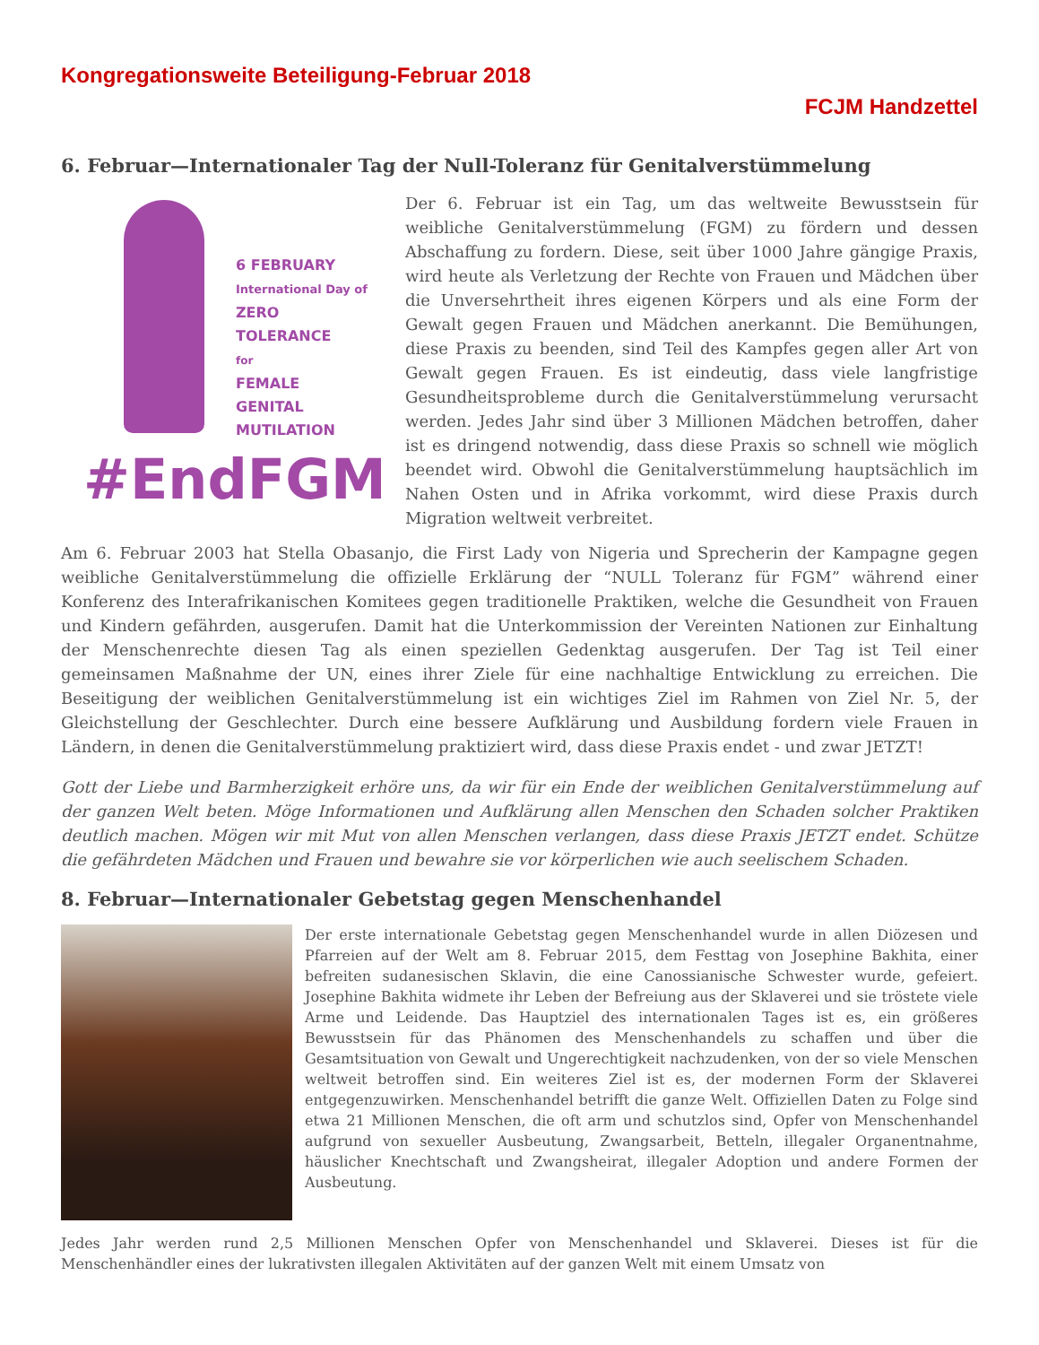Kongregationsweite Beteiligung-Februar 2018
FCJM Handzettel
6. Februar—Internationaler Tag der Null-Toleranz für Genitalverstümmelung
6 FEBRUARY
International Day of
ZERO
TOLERANCE
for
FEMALE
GENITAL
MUTILATION
#EndFGM
Der 6. Februar ist ein Tag, um das weltweite Bewusstsein für weibliche Genitalverstümmelung (FGM) zu fördern und dessen Abschaffung zu fordern. Diese, seit über 1000 Jahre gängige Praxis, wird heute als Verletzung der Rechte von Frauen und Mädchen über die Unversehrtheit ihres eigenen Körpers und als eine Form der Gewalt gegen Frauen und Mädchen anerkannt. Die Bemühungen, diese Praxis zu beenden, sind Teil des Kampfes gegen aller Art von Gewalt gegen Frauen. Es ist eindeutig, dass viele langfristige Gesundheitsprobleme durch die Genitalverstümmelung verursacht werden. Jedes Jahr sind über 3 Millionen Mädchen betroffen, daher ist es dringend notwendig, dass diese Praxis so schnell wie möglich beendet wird. Obwohl die Genitalverstümmelung hauptsächlich im Nahen Osten und in Afrika vorkommt, wird diese Praxis durch Migration weltweit verbreitet.
Am 6. Februar 2003 hat Stella Obasanjo, die First Lady von Nigeria und Sprecherin der Kampagne gegen weibliche Genitalverstümmelung die offizielle Erklärung der “NULL Toleranz für FGM” während einer Konferenz des Interafrikanischen Komitees gegen traditionelle Praktiken, welche die Gesundheit von Frauen und Kindern gefährden, ausgerufen. Damit hat die Unterkommission der Vereinten Nationen zur Einhaltung der Menschenrechte diesen Tag als einen speziellen Gedenktag ausgerufen. Der Tag ist Teil einer gemeinsamen Maßnahme der UN, eines ihrer Ziele für eine nachhaltige Entwicklung zu erreichen. Die Beseitigung der weiblichen Genitalverstümmelung ist ein wichtiges Ziel im Rahmen von Ziel Nr. 5, der Gleichstellung der Geschlechter. Durch eine bessere Aufklärung und Ausbildung fordern viele Frauen in Ländern, in denen die Genitalverstümmelung praktiziert wird, dass diese Praxis endet - und zwar JETZT!
Gott der Liebe und Barmherzigkeit erhöre uns, da wir für ein Ende der weiblichen Genitalverstümmelung auf der ganzen Welt beten. Möge Informationen und Aufklärung allen Menschen den Schaden solcher Praktiken deutlich machen. Mögen wir mit Mut von allen Menschen verlangen, dass diese Praxis JETZT endet. Schütze die gefährdeten Mädchen und Frauen und bewahre sie vor körperlichen wie auch seelischem Schaden.
8. Februar—Internationaler Gebetstag gegen Menschenhandel
Der erste internationale Gebetstag gegen Menschenhandel wurde in allen Diözesen und Pfarreien auf der Welt am 8. Februar 2015, dem Festtag von Josephine Bakhita, einer befreiten sudanesischen Sklavin, die eine Canossianische Schwester wurde, gefeiert. Josephine Bakhita widmete ihr Leben der Befreiung aus der Sklaverei und sie tröstete viele Arme und Leidende. Das Hauptziel des internationalen Tages ist es, ein größeres Bewusstsein für das Phänomen des Menschenhandels zu schaffen und über die Gesamtsituation von Gewalt und Ungerechtigkeit nachzudenken, von der so viele Menschen weltweit betroffen sind. Ein weiteres Ziel ist es, der modernen Form der Sklaverei entgegenzuwirken. Menschenhandel betrifft die ganze Welt. Offiziellen Daten zu Folge sind etwa 21 Millionen Menschen, die oft arm und schutzlos sind, Opfer von Menschenhandel aufgrund von sexueller Ausbeutung, Zwangsarbeit, Betteln, illegaler Organentnahme, häuslicher Knechtschaft und Zwangsheirat, illegaler Adoption und andere Formen der Ausbeutung.
Jedes Jahr werden rund 2,5 Millionen Menschen Opfer von Menschenhandel und Sklaverei. Dieses ist für die Menschenhändler eines der lukrativsten illegalen Aktivitäten auf der ganzen Welt mit einem Umsatz von